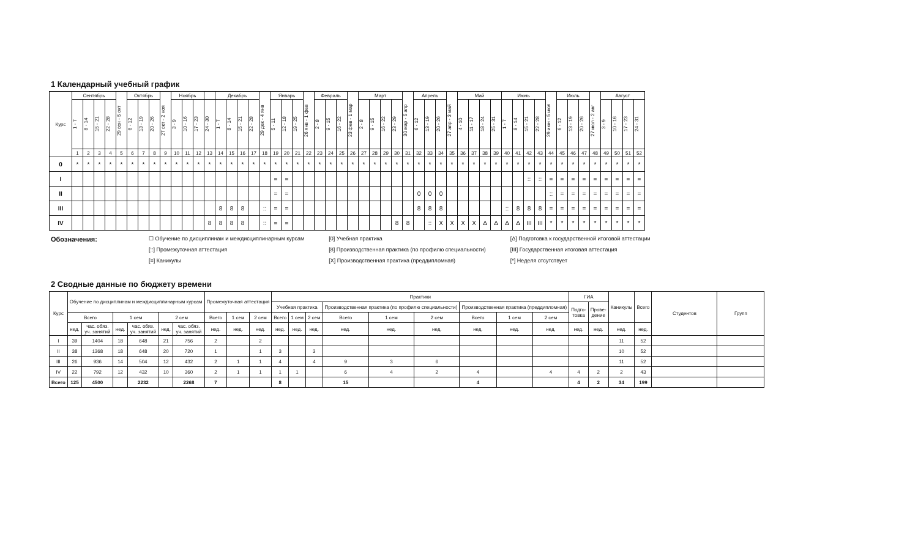1 Календарный учебный график
| Курс | Сентябрь | | | | 29 сен - 5 окт | Октябрь | | | 27 окт - 2 ноя | Ноябрь | | | | Декабрь | | | | 29 дек - 4 янв | Январь | | | 26 янв - 1 фев | Февраль | | | 23 фев - 1 мар | Март | | | | 30 мар - 5 апр | Апрель | | | 27 апр - 3 май | Май | | | | Июнь | | | | 29 июн - 5 июл | Июль | | | 27 июл - 2 авг | Август | | | |
| --- | --- | --- | --- | --- | --- | --- | --- | --- | --- | --- | --- | --- | --- | --- | --- | --- | --- | --- | --- | --- | --- | --- | --- | --- | --- | --- | --- | --- | --- | --- | --- | --- | --- | --- | --- | --- | --- | --- | --- | --- | --- | --- | --- | --- | --- | --- | --- | --- | --- | --- | --- | --- |
| | 1 - 7 | 8 - 14 | 15 - 21 | 22 - 28 | | 6 - 12 | 13 - 19 | 20 - 26 | | 3 - 9 | 10 - 16 | 17 - 23 | 24 - 30 | 1 - 7 | 8 - 14 | 15 - 21 | 22 - 28 | | 5 - 11 | 12 - 18 | 19 - 25 | | 2 - 8 | 9 - 15 | 16 - 22 | | 2 - 8 | 9 - 15 | 16 - 22 | 23 - 29 | | 6 - 12 | 13 - 19 | 20 - 26 | | 4 - 10 | 11 - 17 | 18 - 24 | 25 - 31 | 1 - 7 | 8 - 14 | 15 - 21 | 22 - 28 | | 6 - 12 | 13 - 19 | 20 - 26 | | 3 - 9 | 10 - 16 | 17 - 23 | 24 - 31 |
| | 1 | 2 | 3 | 4 | 5 | 6 | 7 | 8 | 9 | 10 | 11 | 12 | 13 | 14 | 15 | 16 | 17 | 18 | 19 | 20 | 21 | 22 | 23 | 24 | 25 | 26 | 27 | 28 | 29 | 30 | 31 | 32 | 33 | 34 | 35 | 36 | 37 | 38 | 39 | 40 | 41 | 42 | 43 | 44 | 45 | 46 | 47 | 48 | 49 | 50 | 51 | 52 |
| 0 | * | * | * | * | * | * | * | * | * | * | * | * | * | * | * | * | * | * | * | * | * | * | * | * | * | * | * | * | * | * | * | * | * | * | * | * | * | * | * | * | * | * | * | * | * | * | * | * | * | * | * | * |
| I | | | | | | | | | | | | | | | | | | | = | = | | | | | | | | | | | | | | | | | | | | | | :: | :: | = | = | = | = | = | = | = | = | = |
| II | | | | | | | | | | | | | | | | | | | = | = | | | | | | | | | | | | 0 | 0 | 0 | | | | | | | | | | :: | = | = | = | = | = | = | = | = |
| III | | | | | | | | | | | | | | 8 | 8 | 8 | | :: | = | = | | | | | | | | | | | | 8 | 8 | 8 | | | | | | :: | 8 | 8 | 8 | = | = | = | = | = | = | = | = | = |
| IV | | | | | | | | | | | | | 8 | 8 | 8 | 8 | | :: | = | = | | | | | | | | | | 8 | 8 | | :: | X | X | X | X | Δ | Δ | Δ | Δ | III | III | * | * | * | * | * | * | * | * | * |
Обозначения:
☐ Обучение по дисциплинам и междисциплинарным курсам
[::] Промежуточная аттестация
[=] Каникулы
[0] Учебная практика
[8] Производственная практика (по профилю специальности)
[X] Производственная практика (преддипломная)
[Δ] Подготовка к государственной итоговой аттестации
[III] Государственная итоговая аттестация
[*] Неделя отсутствует
2 Сводные данные по бюджету времени
| Курс | Обучение по дисциплинам и междисциплинарным курсам | | | | | | Промежуточная аттестация | | | Практики | | | | | | | | | ГИА | | Каникулы | Всего | Студентов | Групп |
| --- | --- | --- | --- | --- | --- | --- | --- | --- | --- | --- | --- | --- | --- | --- | --- | --- | --- | --- | --- | --- | --- | --- | --- | --- |
| | | | | | | | | | | Учебная практика | | | Производственная практика (по профилю специальности) | | | Производственная практика (преддипломная) | | | Подго- товка | Прове- дение | | | | |
| | Всего | | 1 сем | | 2 сем | | Всего | 1 сем | 2 сем | Всего | 1 сем | 2 сем | Всего | 1 сем | 2 сем | Всего | 1 сем | 2 сем | | | | | | |
| | нед. | час. обяз. уч. занятий | нед. | час. обяз. уч. занятий | нед. | час. обяз. уч. занятий | нед. | нед. | нед. | нед. | нед. | нед. | нед. | нед. | нед. | нед. | нед. | нед. | нед. | нед. | нед. | нед. | | |
| I | 39 | 1404 | 18 | 648 | 21 | 756 | 2 | | 2 | | | | | | | | | | | | 11 | 52 | | |
| II | 38 | 1368 | 18 | 648 | 20 | 720 | 1 | | 1 | 3 | | 3 | | | | | | | | | 10 | 52 | | |
| III | 26 | 936 | 14 | 504 | 12 | 432 | 2 | 1 | 1 | 4 | | 4 | 9 | 3 | 6 | | | | | | 11 | 52 | | |
| IV | 22 | 792 | 12 | 432 | 10 | 360 | 2 | 1 | 1 | 1 | 1 | | 6 | 4 | 2 | 4 | | 4 | 4 | 2 | 2 | 43 | | |
| Всего | 125 | 4500 | | 2232 | | 2268 | 7 | | | 8 | | | 15 | | | 4 | | | 4 | 2 | 34 | 199 | | |